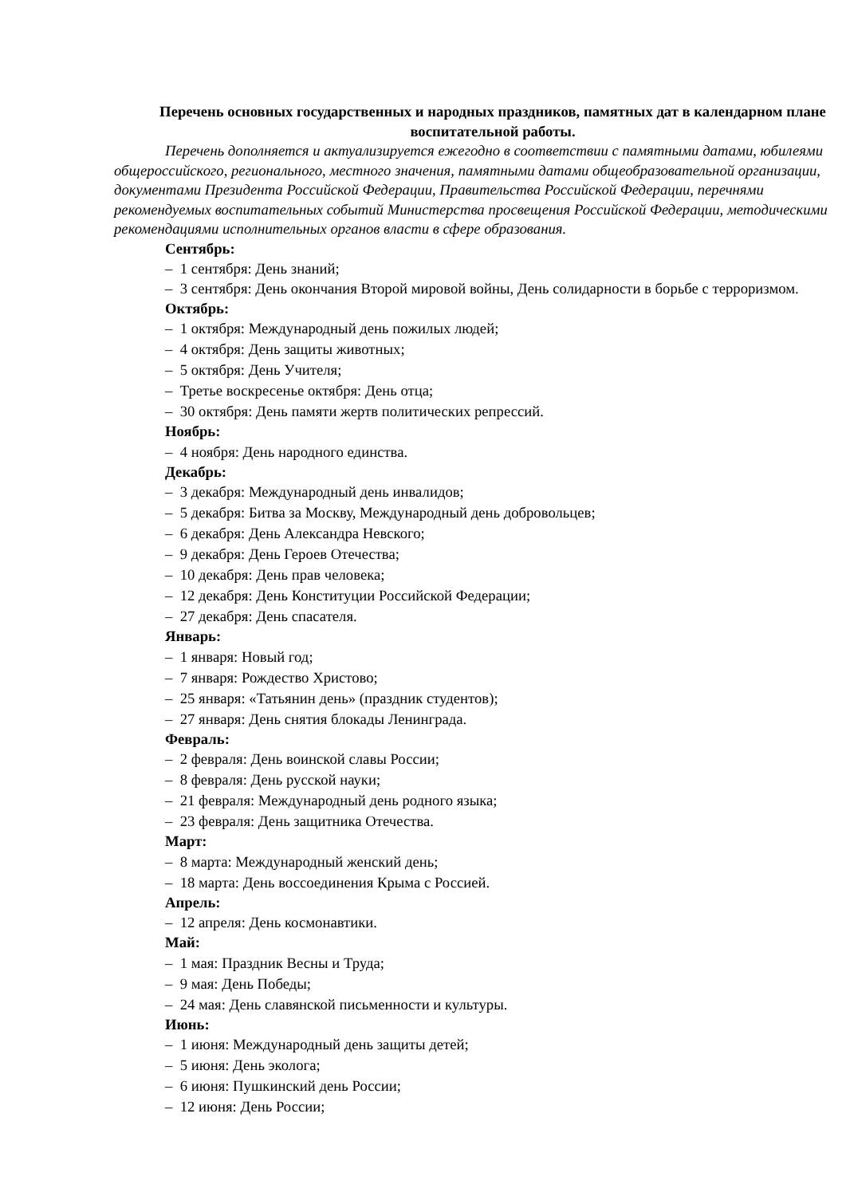Перечень основных государственных и народных праздников, памятных дат в календарном плане воспитательной работы.
Перечень дополняется и актуализируется ежегодно в соответствии с памятными датами, юбилеями общероссийского, регионального, местного значения, памятными датами общеобразовательной организации, документами Президента Российской Федерации, Правительства Российской Федерации, перечнями рекомендуемых воспитательных событий Министерства просвещения Российской Федерации, методическими рекомендациями исполнительных органов власти в сфере образования.
Сентябрь:
– 1 сентября: День знаний;
– 3 сентября: День окончания Второй мировой войны, День солидарности в борьбе с терроризмом.
Октябрь:
– 1 октября: Международный день пожилых людей;
– 4 октября: День защиты животных;
– 5 октября: День Учителя;
– Третье воскресенье октября: День отца;
– 30 октября: День памяти жертв политических репрессий.
Ноябрь:
– 4 ноября: День народного единства.
Декабрь:
– 3 декабря: Международный день инвалидов;
– 5 декабря: Битва за Москву, Международный день добровольцев;
– 6 декабря: День Александра Невского;
– 9 декабря: День Героев Отечества;
– 10 декабря: День прав человека;
– 12 декабря: День Конституции Российской Федерации;
– 27 декабря: День спасателя.
Январь:
– 1 января: Новый год;
– 7 января: Рождество Христово;
– 25 января: «Татьянин день» (праздник студентов);
– 27 января: День снятия блокады Ленинграда.
Февраль:
– 2 февраля: День воинской славы России;
– 8 февраля: День русской науки;
– 21 февраля: Международный день родного языка;
– 23 февраля: День защитника Отечества.
Март:
– 8 марта: Международный женский день;
– 18 марта: День воссоединения Крыма с Россией.
Апрель:
– 12 апреля: День космонавтики.
Май:
– 1 мая: Праздник Весны и Труда;
– 9 мая: День Победы;
– 24 мая: День славянской письменности и культуры.
Июнь:
– 1 июня: Международный день защиты детей;
– 5 июня: День эколога;
– 6 июня: Пушкинский день России;
– 12 июня: День России;